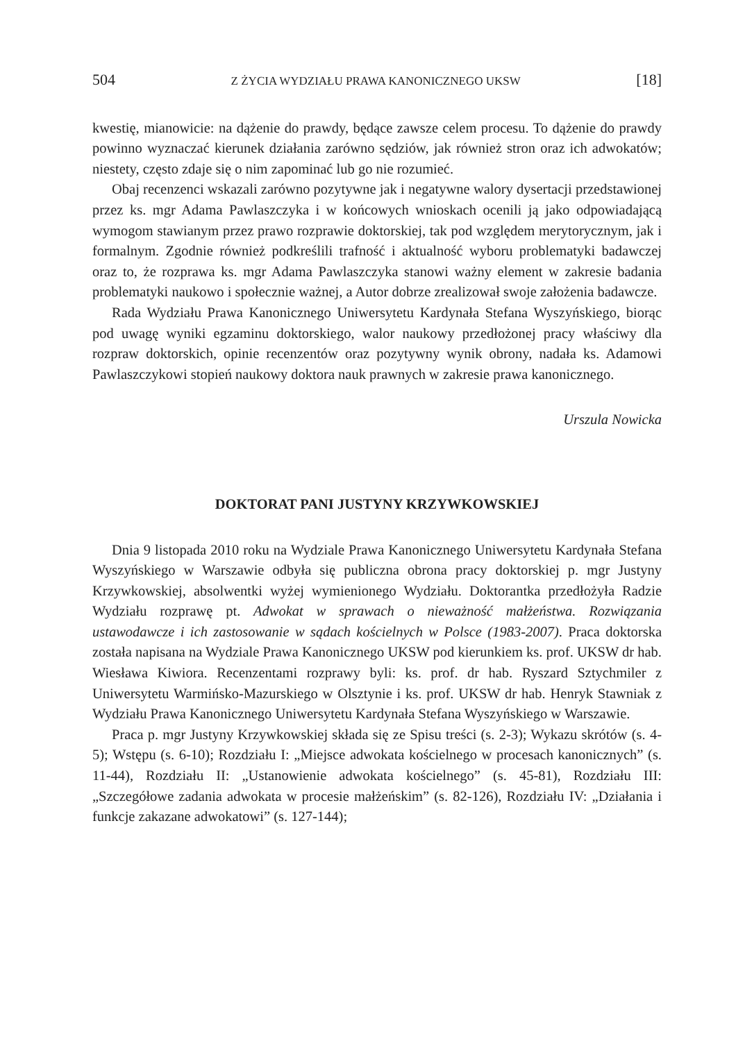504 Z ŻYCIA WYDZIAŁU PRAWA KANONICZNEGO UKSW [18]
kwestię, mianowicie: na dążenie do prawdy, będące zawsze celem procesu. To dążenie do prawdy powinno wyznaczać kierunek działania zarówno sędziów, jak również stron oraz ich adwokatów; niestety, często zdaje się o nim zapominać lub go nie rozumieć.
Obaj recenzenci wskazali zarówno pozytywne jak i negatywne walory dysertacji przedstawionej przez ks. mgr Adama Pawlaszczyka i w końcowych wnioskach ocenili ją jako odpowiadającą wymogom stawianym przez prawo rozprawie doktorskiej, tak pod względem merytorycznym, jak i formalnym. Zgodnie również podkreślili trafność i aktualność wyboru problematyki badawczej oraz to, że rozprawa ks. mgr Adama Pawlaszczyka stanowi ważny element w zakresie badania problematyki naukowo i społecznie ważnej, a Autor dobrze zrealizował swoje założenia badawcze.
Rada Wydziału Prawa Kanonicznego Uniwersytetu Kardynała Stefana Wyszyńskiego, biorąc pod uwagę wyniki egzaminu doktorskiego, walor naukowy przedłożonej pracy właściwy dla rozpraw doktorskich, opinie recenzentów oraz pozytywny wynik obrony, nadała ks. Adamowi Pawlaszczykowi stopień naukowy doktora nauk prawnych w zakresie prawa kanonicznego.
Urszula Nowicka
DOKTORAT PANI JUSTYNY KRZYWKOWSKIEJ
Dnia 9 listopada 2010 roku na Wydziale Prawa Kanonicznego Uniwersytetu Kardynała Stefana Wyszyńskiego w Warszawie odbyła się publiczna obrona pracy doktorskiej p. mgr Justyny Krzywkowskiej, absolwentki wyżej wymienionego Wydziału. Doktorantka przedłożyła Radzie Wydziału rozprawę pt. Adwokat w sprawach o nieważność małżeństwa. Rozwiązania ustawodawcze i ich zastosowanie w sądach kościelnych w Polsce (1983-2007). Praca doktorska została napisana na Wydziale Prawa Kanonicznego UKSW pod kierunkiem ks. prof. UKSW dr hab. Wiesława Kiwiora. Recenzentami rozprawy byli: ks. prof. dr hab. Ryszard Sztychmiler z Uniwersytetu Warmińsko-Mazurskiego w Olsztynie i ks. prof. UKSW dr hab. Henryk Stawniak z Wydziału Prawa Kanonicznego Uniwersytetu Kardynała Stefana Wyszyńskiego w Warszawie.
Praca p. mgr Justyny Krzywkowskiej składa się ze Spisu treści (s. 2-3); Wykazu skrótów (s. 4-5); Wstępu (s. 6-10); Rozdziału I: „Miejsce adwokata kościelnego w procesach kanonicznych” (s. 11-44), Rozdziału II: „Ustanowienie adwokata kościelnego” (s. 45-81), Rozdziału III: „Szczegółowe zadania adwokata w procesie małżeńskim” (s. 82-126), Rozdziału IV: „Działania i funkcje zakazane adwokatowi” (s. 127-144);